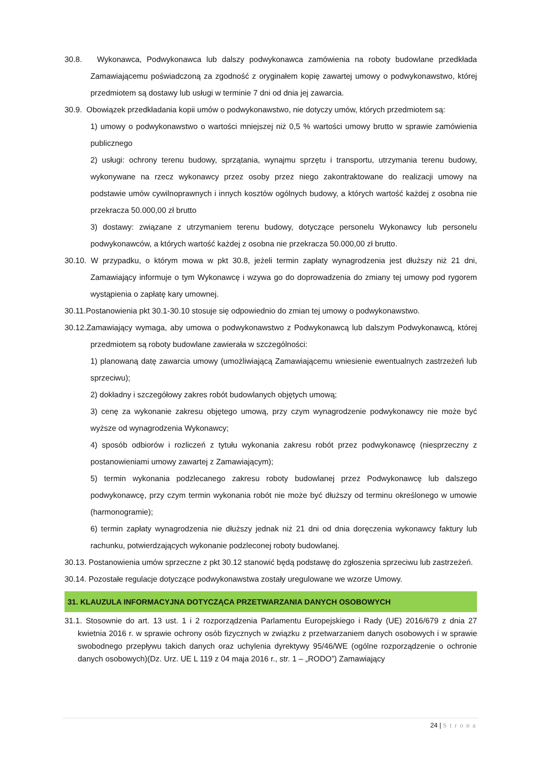30.8. Wykonawca, Podwykonawca lub dalszy podwykonawca zamówienia na roboty budowlane przedkłada Zamawiającemu poświadczoną za zgodność z oryginałem kopię zawartej umowy o podwykonawstwo, której przedmiotem są dostawy lub usługi w terminie 7 dni od dnia jej zawarcia.
30.9. Obowiązek przedkładania kopii umów o podwykonawstwo, nie dotyczy umów, których przedmiotem są:
1) umowy o podwykonawstwo o wartości mniejszej niż 0,5 % wartości umowy brutto w sprawie zamówienia publicznego
2) usługi: ochrony terenu budowy, sprzątania, wynajmu sprzętu i transportu, utrzymania terenu budowy, wykonywane na rzecz wykonawcy przez osoby przez niego zakontraktowane do realizacji umowy na podstawie umów cywilnoprawnych i innych kosztów ogólnych budowy, a których wartość każdej z osobna nie przekracza 50.000,00 zł brutto
3) dostawy: związane z utrzymaniem terenu budowy, dotyczące personelu Wykonawcy lub personelu podwykonawców, a których wartość każdej z osobna nie przekracza 50.000,00 zł brutto.
30.10. W przypadku, o którym mowa w pkt 30.8, jeżeli termin zapłaty wynagrodzenia jest dłuższy niż 21 dni, Zamawiający informuje o tym Wykonawcę i wzywa go do doprowadzenia do zmiany tej umowy pod rygorem wystąpienia o zapłatę kary umownej.
30.11.Postanowienia pkt 30.1-30.10 stosuje się odpowiednio do zmian tej umowy o podwykonawstwo.
30.12.Zamawiający wymaga, aby umowa o podwykonawstwo z Podwykonawcą lub dalszym Podwykonawcą, której przedmiotem są roboty budowlane zawierała w szczególności:
1) planowaną datę zawarcia umowy (umożliwiającą Zamawiającemu wniesienie ewentualnych zastrzeżeń lub sprzeciwu);
2) dokładny i szczegółowy zakres robót budowlanych objętych umową;
3) cenę za wykonanie zakresu objętego umową, przy czym wynagrodzenie podwykonawcy nie może być wyższe od wynagrodzenia Wykonawcy;
4) sposób odbiorów i rozliczeń z tytułu wykonania zakresu robót przez podwykonawcę (niesprzeczny z postanowieniami umowy zawartej z Zamawiającym);
5) termin wykonania podzlecanego zakresu roboty budowlanej przez Podwykonawcę lub dalszego podwykonawcę, przy czym termin wykonania robót nie może być dłuższy od terminu określonego w umowie (harmonogramie);
6) termin zapłaty wynagrodzenia nie dłuższy jednak niż 21 dni od dnia doręczenia wykonawcy faktury lub rachunku, potwierdzających wykonanie podzleconej roboty budowlanej.
30.13. Postanowienia umów sprzeczne z pkt 30.12 stanowić będą podstawę do zgłoszenia sprzeciwu lub zastrzeżeń.
30.14. Pozostałe regulacje dotyczące podwykonawstwa zostały uregulowane we wzorze Umowy.
31. KLAUZULA INFORMACYJNA DOTYCZĄCA PRZETWARZANIA DANYCH OSOBOWYCH
31.1. Stosownie do art. 13 ust. 1 i 2 rozporządzenia Parlamentu Europejskiego i Rady (UE) 2016/679 z dnia 27 kwietnia 2016 r. w sprawie ochrony osób fizycznych w związku z przetwarzaniem danych osobowych i w sprawie swobodnego przepływu takich danych oraz uchylenia dyrektywy 95/46/WE (ogólne rozporządzenie o ochronie danych osobowych)(Dz. Urz. UE L 119 z 04 maja 2016 r., str. 1 – „RODO”) Zamawiający
24 | Strona